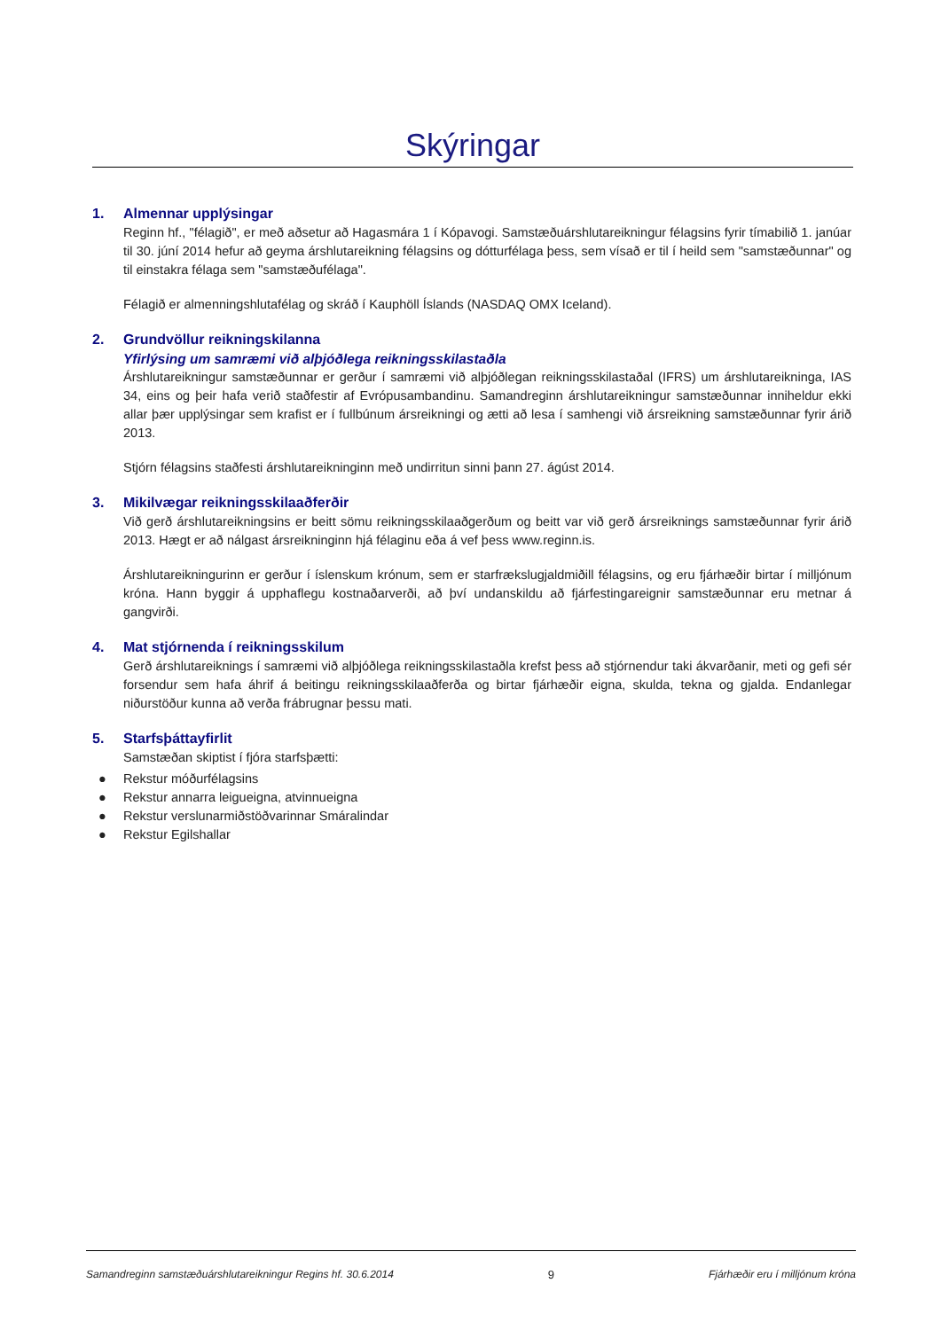Skýringar
1. Almennar upplýsingar
Reginn hf., "félagið", er með aðsetur að Hagasmára 1 í Kópavogi. Samstæðuárshlutareikningur félagsins fyrir tímabilið 1. janúar til 30. júní 2014 hefur að geyma árshlutareikning félagsins og dótturfélaga þess, sem vísað er til í heild sem "samstæðunnar" og til einstakra félaga sem "samstæðufélaga".
Félagið er almenningshlutafélag og skráð í Kauphöll Íslands (NASDAQ OMX Iceland).
2. Grundvöllur reikningskilanna
Yfirlýsing um samræmi við alþjóðlega reikningsskilastaðla
Árshlutareikningur samstæðunnar er gerður í samræmi við alþjóðlegan reikningsskilastaðal (IFRS) um árshlutareikninga, IAS 34, eins og þeir hafa verið staðfestir af Evrópusambandinu. Samandreginn árshlutareikningur samstæðunnar inniheldur ekki allar þær upplýsingar sem krafist er í fullbúnum ársreikningi og ætti að lesa í samhengi við ársreikning samstæðunnar fyrir árið 2013.
Stjórn félagsins staðfesti árshlutareikninginn með undirritun sinni þann 27. ágúst 2014.
3. Mikilvægar reikningsskilaaðferðir
Við gerð árshlutareikningsins er beitt sömu reikningsskilaaðgerðum og beitt var við gerð ársreiknings samstæðunnar fyrir árið 2013. Hægt er að nálgast ársreikninginn hjá félaginu eða á vef þess www.reginn.is.
Árshlutareikningurinn er gerður í íslenskum krónum, sem er starfrækslugjaldmiðill félagsins, og eru fjárhæðir birtar í milljónum króna. Hann byggir á upphaflegu kostnaðarverði, að því undanskildu að fjárfestingareignir samstæðunnar eru metnar á gangvirði.
4. Mat stjórnenda í reikningsskilum
Gerð árshlutareiknings í samræmi við alþjóðlega reikningsskilastaðla krefst þess að stjórnendur taki ákvarðanir, meti og gefi sér forsendur sem hafa áhrif á beitingu reikningsskilaaðferða og birtar fjárhæðir eigna, skulda, tekna og gjalda. Endanlegar niðurstöður kunna að verða frábrugnar þessu mati.
5. Starfsþáttayfirlit
Samstæðan skiptist í fjóra starfsþætti:
● Rekstur móðurfélagsins
● Rekstur annarra leigueigna, atvinnueigna
● Rekstur verslunarmiðstöðvarinnar Smáralindar
● Rekstur Egilshallar
Samandreginn samstæðuárshlutareikningur Regins hf. 30.6.2014 9 Fjárhæðir eru í milljónum króna